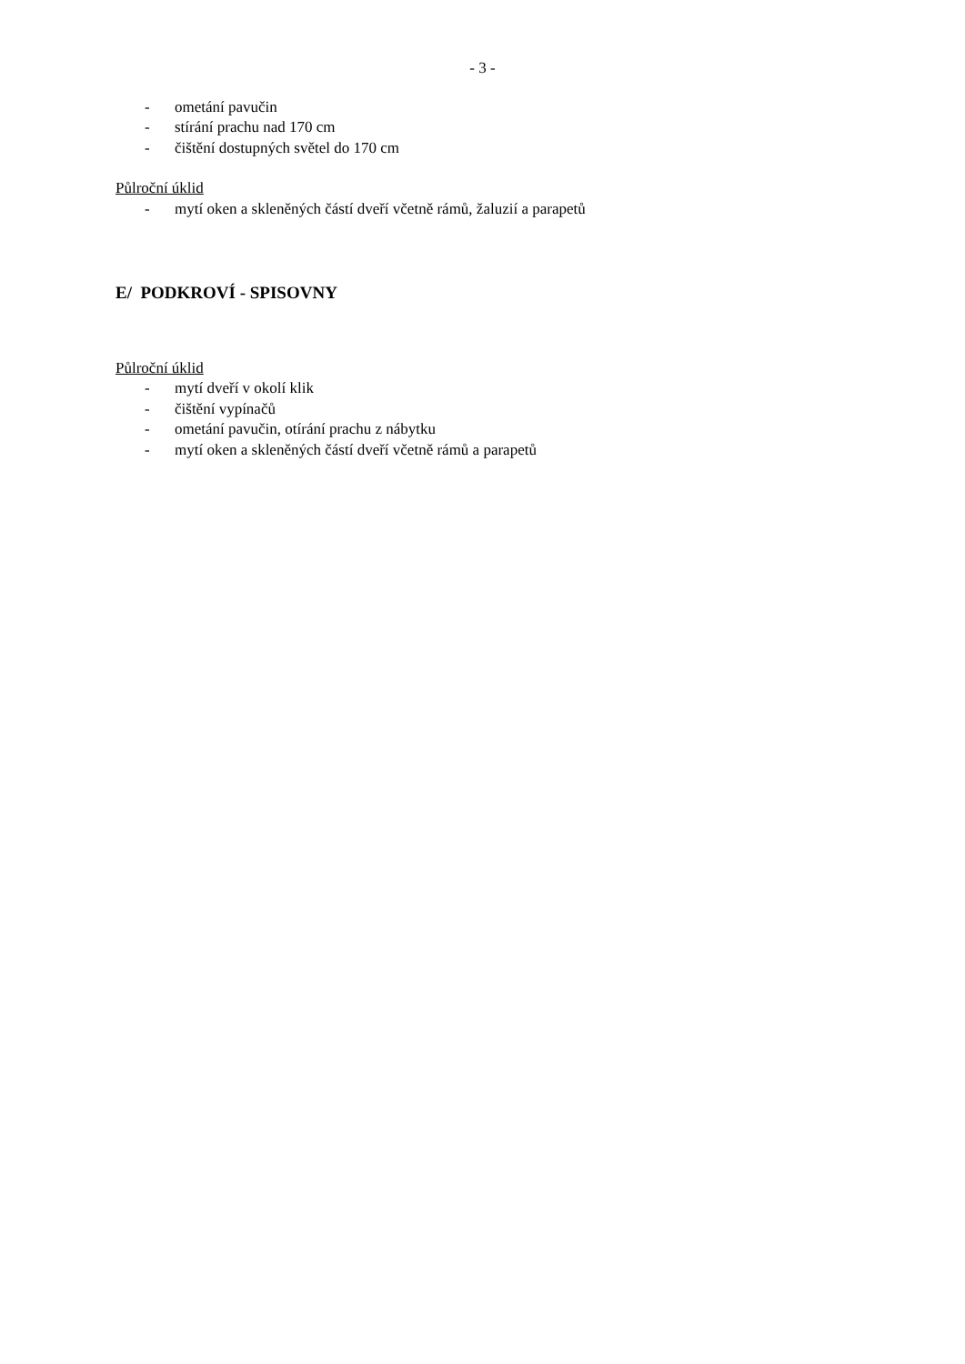- 3 -
- ometání pavučin
- stírání prachu nad 170 cm
- čištění dostupných světel do 170 cm
Půlroční úklid
- mytí oken a skleněných částí dveří včetně rámů, žaluzií a parapetů
E/ PODKROVÍ - SPISOVNY
Půlroční úklid
- mytí dveří v okolí klik
- čištění vypínačů
- ometání pavučin, otírání prachu z nábytku
- mytí oken a skleněných částí dveří včetně rámů a parapetů